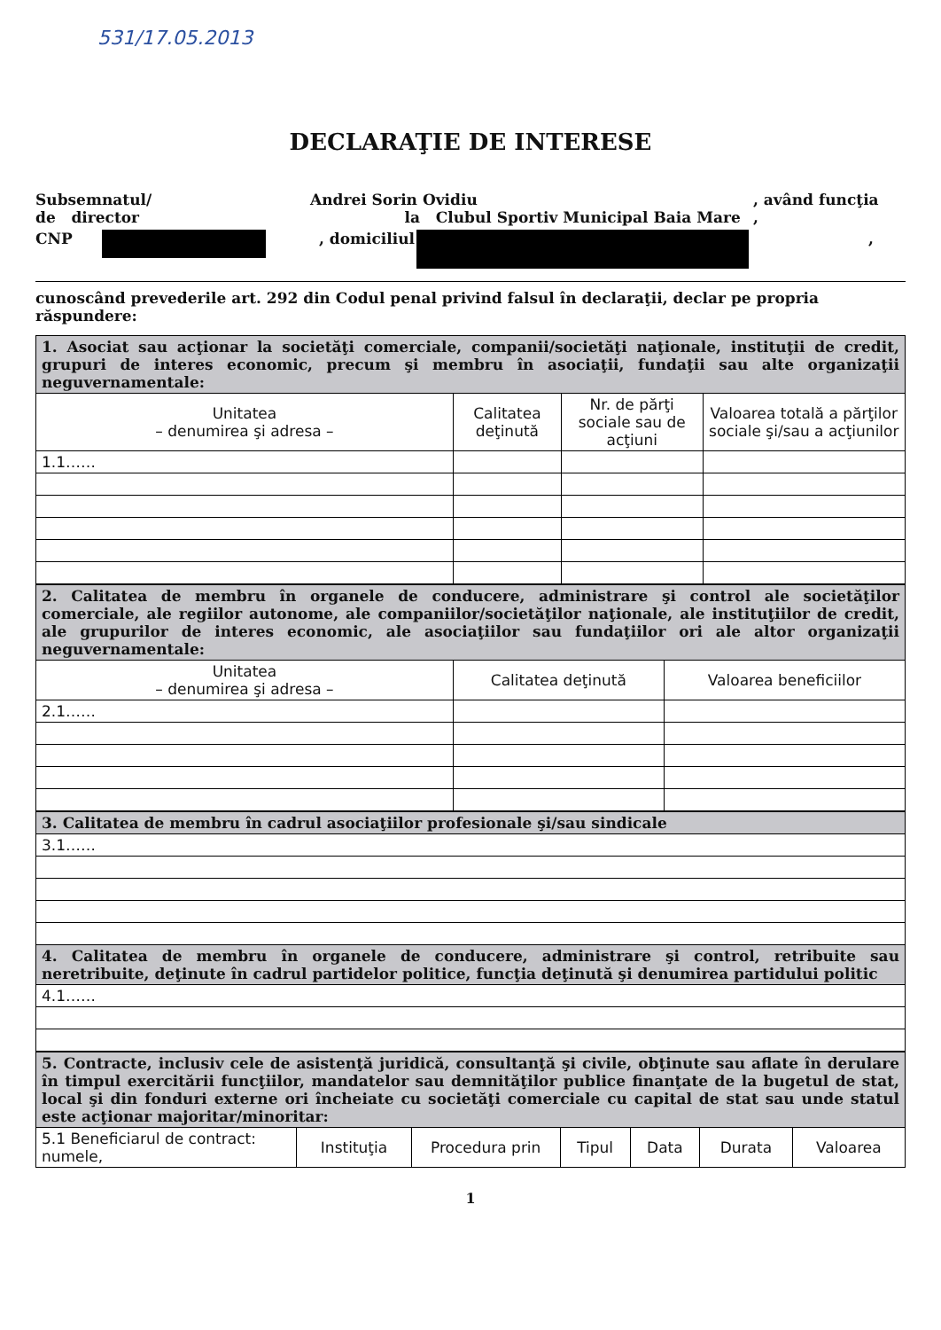531/17.05.2013
DECLARAŢIE DE INTERESE
Subsemnatul/
de director
Andrei Sorin Ovidiu
la Clubul Sportiv Municipal Baia Mare
, având funcţia
,
CNP , domiciliul
,
cunoscând prevederile art. 292 din Codul penal privind falsul în declaraţii, declar pe propria răspundere:
| 1. Asociat sau acţionar la societăţi comerciale, companii/societăţi naţionale, instituţii de credit, grupuri de interes economic, precum şi membru în asociaţii, fundaţii sau alte organizaţii neguvernamentale: | | | |
| Unitatea – denumirea şi adresa – | Calitatea deţinută | Nr. de părţi sociale sau de acţiuni | Valoarea totală a părţilor sociale şi/sau a acţiunilor |
| 1.1…… | | | |
| 2. Calitatea de membru în organele de conducere, administrare şi control ale societăţilor comerciale, ale regiilor autonome, ale companiilor/societăţilor naţionale, ale instituţiilor de credit, ale grupurilor de interes economic, ale asociaţiilor sau fundaţiilor ori ale altor organizaţii neguvernamentale: | | |
| Unitatea – denumirea şi adresa – | Calitatea deţinută | Valoarea beneficiilor |
| 2.1…… | | |
| 3. Calitatea de membru în cadrul asociaţiilor profesionale şi/sau sindicale |
| 3.1…… |
| 4. Calitatea de membru în organele de conducere, administrare şi control, retribuite sau neretribuite, deţinute în cadrul partidelor politice, funcţia deţinută şi denumirea partidului politic |
| 4.1…… |
| 5. Contracte, inclusiv cele de asistenţă juridică, consultanţă şi civile, obţinute sau aflate în derulare în timpul exercitării funcţiilor, mandatelor sau demnităţilor publice finanţate de la bugetul de stat, local şi din fonduri externe ori încheiate cu societăţi comerciale cu capital de stat sau unde statul este acţionar majoritar/minoritar: | | | | | | |
| 5.1 Beneficiarul de contract: numele, | Instituţia | Procedura prin | Tipul | Data | Durata | Valoarea |
1